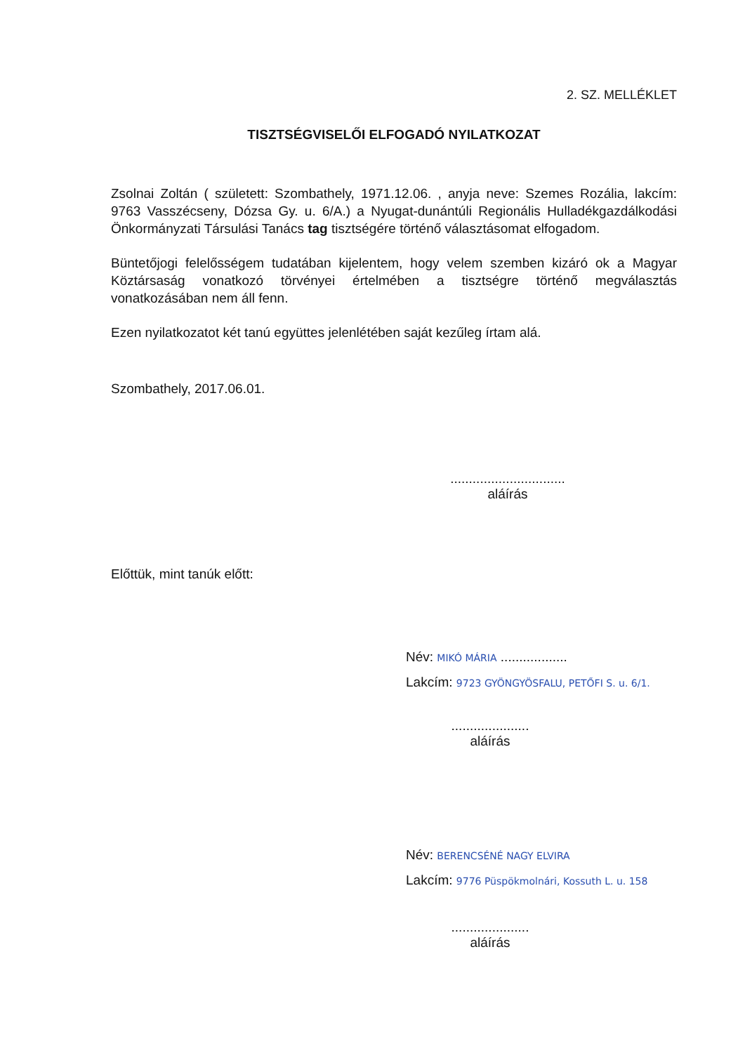2. SZ. MELLÉKLET
TISZTSÉGVISELŐI ELFOGADÓ NYILATKOZAT
Zsolnai Zoltán ( született: Szombathely, 1971.12.06. , anyja neve: Szemes Rozália, lakcím: 9763 Vasszécseny, Dózsa Gy. u. 6/A.) a Nyugat-dunántúli Regionális Hulladékgazdálkodási Önkormányzati Társulási Tanács tag tisztségére történő választásomat elfogadom.
Büntetőjogi felelősségem tudatában kijelentem, hogy velem szemben kizáró ok a Magyar Köztársaság vonatkozó törvényei értelmében a tisztségre történő megválasztás vonatkozásában nem áll fenn.
Ezen nyilatkozatot két tanú együttes jelenlétében saját kezűleg írtam alá.
Szombathely, 2017.06.01.
...............................
aláírás
Előttük, mint tanúk előtt:
Név: MIKÓ MÁRIA ..................
Lakcím: 9723 GYÖNGYÖSFALU, PETŐFI S. u. 6/1.
.....................
aláírás
Név: BERENCSÉNÉ NAGY ELVIRA
Lakcím: 9776 Püspökmolnári, Kossuth L. u. 158
.....................
aláírás